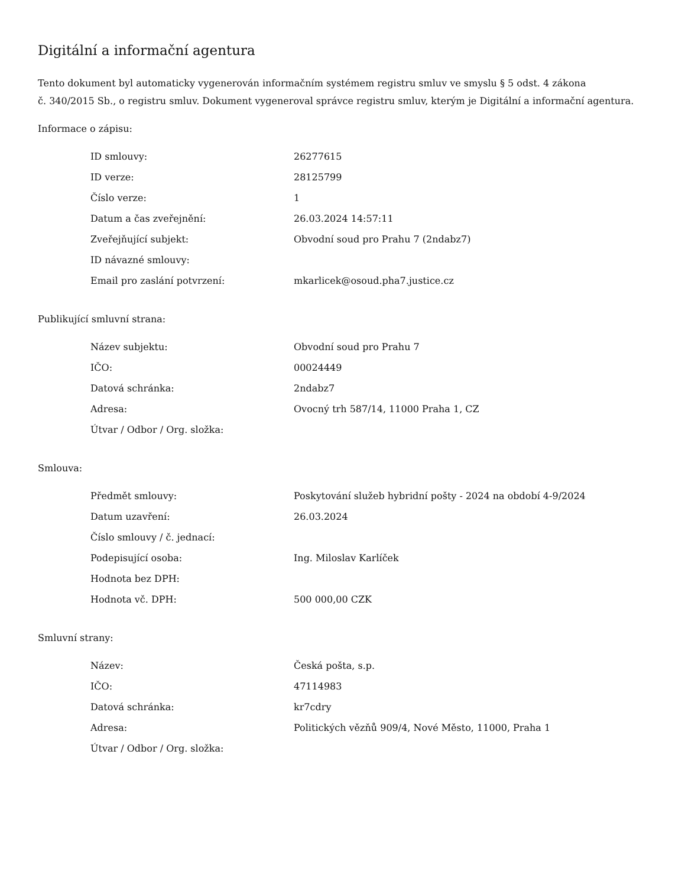Digitální a informační agentura
Tento dokument byl automaticky vygenerován informačním systémem registru smluv ve smyslu § 5 odst. 4 zákona
č. 340/2015 Sb., o registru smluv. Dokument vygeneroval správce registru smluv, kterým je Digitální a informační agentura.
Informace o zápisu:
| ID smlouvy: | 26277615 |
| ID verze: | 28125799 |
| Číslo verze: | 1 |
| Datum a čas zveřejnění: | 26.03.2024 14:57:11 |
| Zveřejňující subjekt: | Obvodní soud pro Prahu 7 (2ndabz7) |
| ID návazné smlouvy: | |
| Email pro zaslání potvrzení: | mkarlicek@osoud.pha7.justice.cz |
Publikující smluvní strana:
| Název subjektu: | Obvodní soud pro Prahu 7 |
| IČO: | 00024449 |
| Datová schránka: | 2ndabz7 |
| Adresa: | Ovocný trh 587/14, 11000 Praha 1, CZ |
| Útvar / Odbor / Org. složka: | |
Smlouva:
| Předmět smlouvy: | Poskytování služeb hybridní pošty - 2024 na období 4-9/2024 |
| Datum uzavření: | 26.03.2024 |
| Číslo smlouvy / č. jednací: | |
| Podepisující osoba: | Ing. Miloslav Karlíček |
| Hodnota bez DPH: | |
| Hodnota vč. DPH: | 500 000,00 CZK |
Smluvní strany:
| Název: | Česká pošta, s.p. |
| IČO: | 47114983 |
| Datová schránka: | kr7cdry |
| Adresa: | Politických vězňů 909/4, Nové Město, 11000, Praha 1 |
| Útvar / Odbor / Org. složka: | |